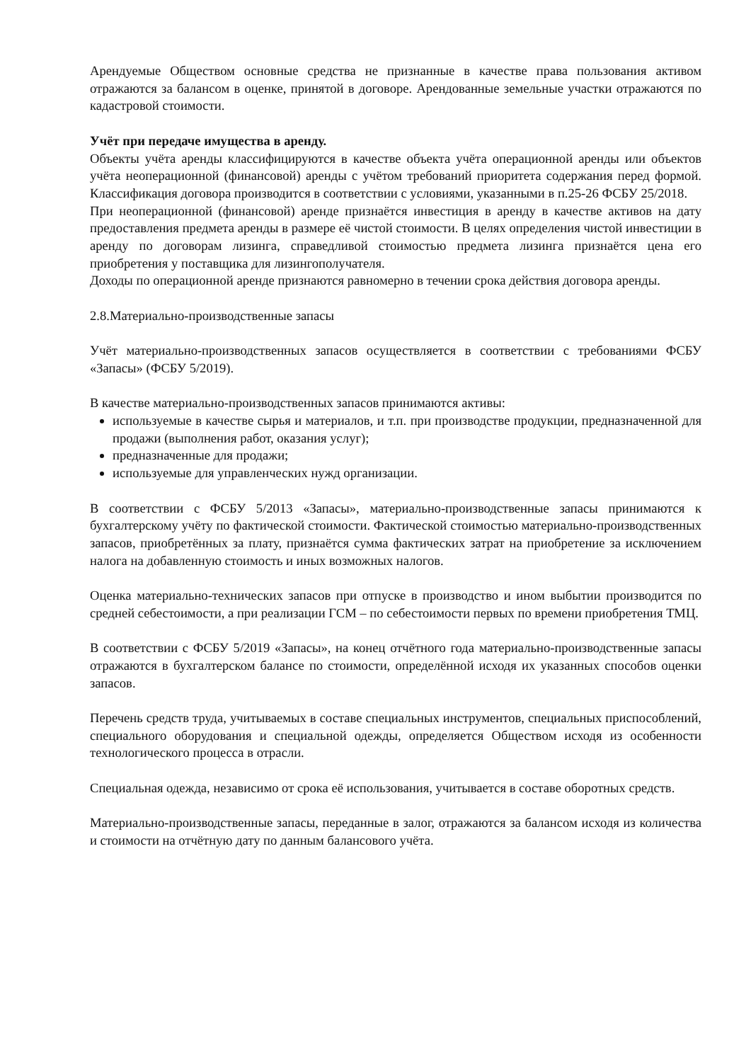Арендуемые Обществом основные средства не признанные в качестве права пользования активом отражаются за балансом в оценке, принятой в договоре. Арендованные земельные участки отражаются по кадастровой стоимости.
Учёт при передаче имущества в аренду.
Объекты учёта аренды классифицируются в качестве объекта учёта операционной аренды или объектов учёта неоперационной (финансовой) аренды с учётом требований приоритета содержания перед формой. Классификация договора производится в соответствии с условиями, указанными в п.25-26 ФСБУ 25/2018.
При неоперационной (финансовой) аренде признаётся инвестиция в аренду в качестве активов на дату предоставления предмета аренды в размере её чистой стоимости. В целях определения чистой инвестиции в аренду по договорам лизинга, справедливой стоимостью предмета лизинга признаётся цена его приобретения у поставщика для лизингополучателя.
Доходы по операционной аренде признаются равномерно в течении срока действия договора аренды.
2.8.Материально-производственные запасы
Учёт материально-производственных запасов осуществляется в соответствии с требованиями ФСБУ «Запасы» (ФСБУ 5/2019).
В качестве материально-производственных запасов принимаются активы:
используемые в качестве сырья и материалов, и т.п. при производстве продукции, предназначенной для продажи (выполнения работ, оказания услуг);
предназначенные для продажи;
используемые для управленческих нужд организации.
В соответствии с ФСБУ 5/2013 «Запасы», материально-производственные запасы принимаются к бухгалтерскому учёту по фактической стоимости. Фактической стоимостью материально-производственных запасов, приобретённых за плату, признаётся сумма фактических затрат на приобретение за исключением налога на добавленную стоимость и иных возможных налогов.
Оценка материально-технических запасов при отпуске в производство и ином выбытии производится по средней себестоимости, а при реализации ГСМ – по себестоимости первых по времени приобретения ТМЦ.
В соответствии с ФСБУ 5/2019 «Запасы», на конец отчётного года материально-производственные запасы отражаются в бухгалтерском балансе по стоимости, определённой исходя их указанных способов оценки запасов.
Перечень средств труда, учитываемых в составе специальных инструментов, специальных приспособлений, специального оборудования и специальной одежды, определяется Обществом исходя из особенности технологического процесса в отрасли.
Специальная одежда, независимо от срока её использования, учитывается в составе оборотных средств.
Материально-производственные запасы, переданные в залог, отражаются за балансом исходя из количества и стоимости на отчётную дату по данным балансового учёта.